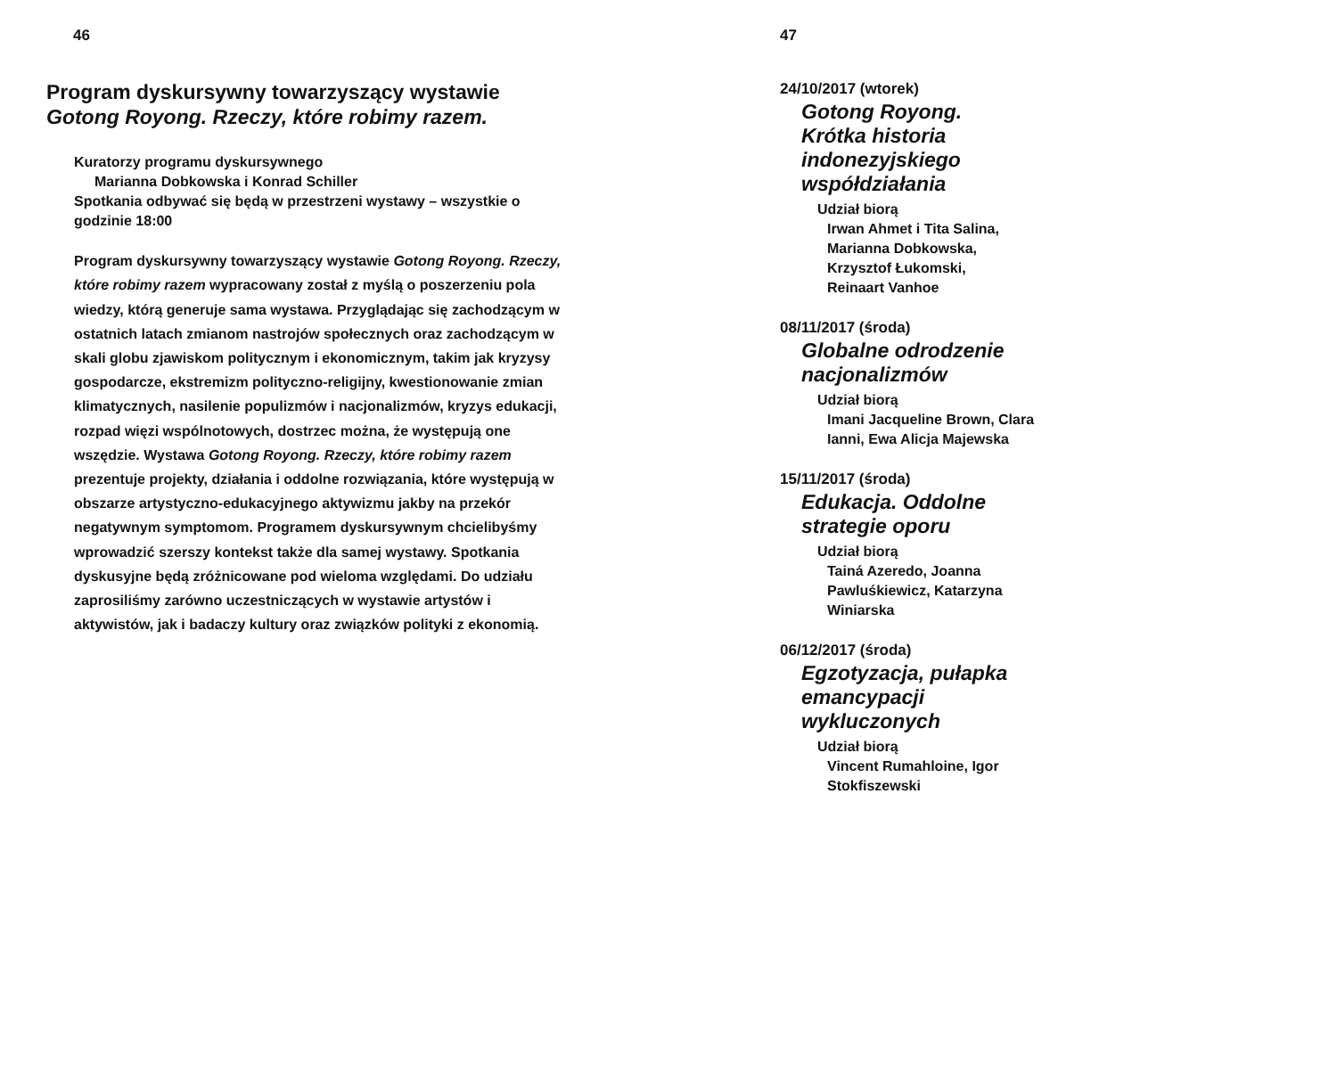46
Program dyskursywny towarzyszący wystawie
Gotong Royong. Rzeczy, które robimy razem.
Kuratorzy programu dyskursywnego
Marianna Dobkowska i Konrad Schiller
Spotkania odbywać się będą w przestrzeni wystawy – wszystkie o godzinie 18:00
Program dyskursywny towarzyszący wystawie Gotong Royong. Rzeczy, które robimy razem wypracowany został z myślą o poszerzeniu pola wiedzy, którą generuje sama wystawa. Przyglądając się zachodzącym w ostatnich latach zmianom nastrojów społecznych oraz zachodzącym w skali globu zjawiskom politycznym i ekonomicznym, takim jak kryzysy gospodarcze, ekstremizm polityczno-religijny, kwestionowanie zmian klimatycznych, nasilenie populizmów i nacjonalizmów, kryzys edukacji, rozpad więzi wspólnotowych, dostrzec można, że występują one wszędzie. Wystawa Gotong Royong. Rzeczy, które robimy razem prezentuje projekty, działania i oddolne rozwiązania, które występują w obszarze artystyczno-edukacyjnego aktywizmu jakby na przekór negatywnym symptomom. Programem dyskursywnym chcielibyśmy wprowadzić szerszy kontekst także dla samej wystawy. Spotkania dyskusyjne będą zróżnicowane pod wieloma względami. Do udziału zaprosiliśmy zarówno uczestniczących w wystawie artystów i aktywistów, jak i badaczy kultury oraz związków polityki z ekonomią.
47
24/10/2017 (wtorek)
Gotong Royong. Krótka historia indonezyjskiego współdziałania
Udział biorą
Irwan Ahmet i Tita Salina, Marianna Dobkowska, Krzysztof Łukomski, Reinaart Vanhoe
08/11/2017 (środa)
Globalne odrodzenie nacjonalizmów
Udział biorą
Imani Jacqueline Brown, Clara Ianni, Ewa Alicja Majewska
15/11/2017 (środa)
Edukacja. Oddolne strategie oporu
Udział biorą
Tainá Azeredo, Joanna Pawluśkiewicz, Katarzyna Winiarska
06/12/2017 (środa)
Egzotyzacja, pułapka emancypacji wykluczonych
Udział biorą
Vincent Rumahloine, Igor Stokfiszewski